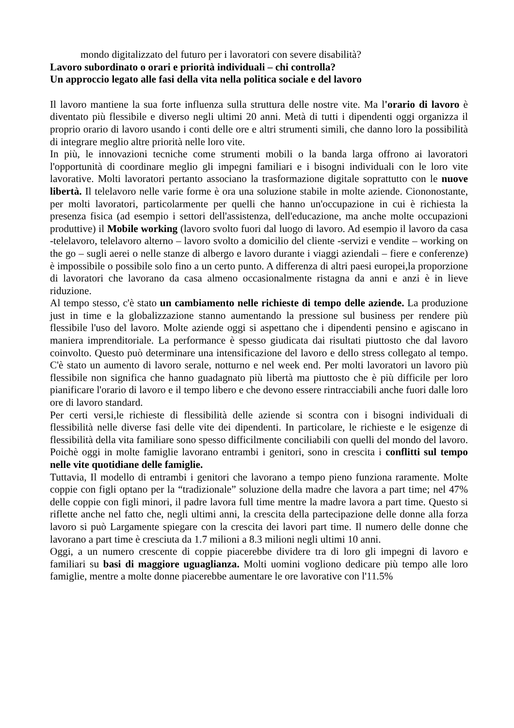mondo digitalizzato del futuro per i lavoratori con severe disabilità?
Lavoro subordinato o orari e priorità individuali – chi controlla?
Un approccio legato alle fasi della vita nella politica sociale e del lavoro
Il lavoro mantiene la sua forte influenza sulla struttura delle nostre vite. Ma l'orario di lavoro è diventato più flessibile e diverso negli ultimi 20 anni. Metà di tutti i dipendenti oggi organizza il proprio orario di lavoro usando i conti delle ore e altri strumenti simili, che danno loro la possibilità di integrare meglio altre priorità nelle loro vite.
In più, le innovazioni tecniche come strumenti mobili o la banda larga offrono ai lavoratori l'opportunità di coordinare meglio gli impegni familiari e i bisogni individuali con le loro vite lavorative. Molti lavoratori pertanto associano la trasformazione digitale soprattutto con le nuove libertà. Il telelavoro nelle varie forme è ora una soluzione stabile in molte aziende. Ciononostante, per molti lavoratori, particolarmente per quelli che hanno un'occupazione in cui è richiesta la presenza fisica (ad esempio i settori dell'assistenza, dell'educazione, ma anche molte occupazioni produttive) il Mobile working (lavoro svolto fuori dal luogo di lavoro. Ad esempio il lavoro da casa -telelavoro, telelavoro alterno – lavoro svolto a domicilio del cliente -servizi e vendite – working on the go – sugli aerei o nelle stanze di albergo e lavoro durante i viaggi aziendali – fiere e conferenze) è impossibile o possibile solo fino a un certo punto. A differenza di altri paesi europei,la proporzione di lavoratori che lavorano da casa almeno occasionalmente ristagna da anni e anzi è in lieve riduzione.
Al tempo stesso, c'è stato un cambiamento nelle richieste di tempo delle aziende. La produzione just in time e la globalizzazione stanno aumentando la pressione sul business per rendere più flessibile l'uso del lavoro. Molte aziende oggi si aspettano che i dipendenti pensino e agiscano in maniera imprenditoriale. La performance è spesso giudicata dai risultati piuttosto che dal lavoro coinvolto. Questo può determinare una intensificazione del lavoro e dello stress collegato al tempo. C'è stato un aumento di lavoro serale, notturno e nel week end. Per molti lavoratori un lavoro più flessibile non significa che hanno guadagnato più libertà ma piuttosto che è più difficile per loro pianificare l'orario di lavoro e il tempo libero e che devono essere rintracciabili anche fuori dalle loro ore di lavoro standard.
Per certi versi,le richieste di flessibilità delle aziende si scontra con i bisogni individuali di flessibilità nelle diverse fasi delle vite dei dipendenti. In particolare, le richieste e le esigenze di flessibilità della vita familiare sono spesso difficilmente conciliabili con quelli del mondo del lavoro. Poichè oggi in molte famiglie lavorano entrambi i genitori, sono in crescita i conflitti sul tempo nelle vite quotidiane delle famiglie.
Tuttavia, Il modello di entrambi i genitori che lavorano a tempo pieno funziona raramente. Molte coppie con figli optano per la “tradizionale” soluzione della madre che lavora a part time; nel 47% delle coppie con figli minori, il padre lavora full time mentre la madre lavora a part time. Questo si riflette anche nel fatto che, negli ultimi anni, la crescita della partecipazione delle donne alla forza lavoro si può Largamente spiegare con la crescita dei lavori part time. Il numero delle donne che lavorano a part time è cresciuta da 1.7 milioni a 8.3 milioni negli ultimi 10 anni.
Oggi, a un numero crescente di coppie piacerebbe dividere tra di loro gli impegni di lavoro e familiari su basi di maggiore uguaglianza. Molti uomini vogliono dedicare più tempo alle loro famiglie, mentre a molte donne piacerebbe aumentare le ore lavorative con l'11.5%